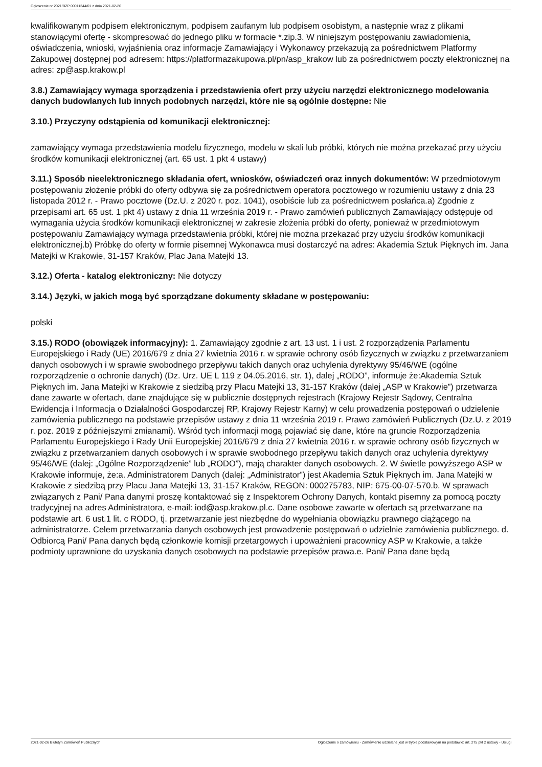Ogłoszenie nr 2021/BZP 00011344/01 z dnia 2021-02-26
kwalifikowanym podpisem elektronicznym, podpisem zaufanym lub podpisem osobistym, a następnie wraz z plikami stanowiącymi ofertę - skompresować do jednego pliku w formacie *.zip.3. W niniejszym postępowaniu zawiadomienia, oświadczenia, wnioski, wyjaśnienia oraz informacje Zamawiający i Wykonawcy przekazują za pośrednictwem Platformy Zakupowej dostępnej pod adresem: https://platformazakupowa.pl/pn/asp_krakow lub za pośrednictwem poczty elektronicznej na adres: zp@asp.krakow.pl
3.8.) Zamawiający wymaga sporządzenia i przedstawienia ofert przy użyciu narzędzi elektronicznego modelowania danych budowlanych lub innych podobnych narzędzi, które nie są ogólnie dostępne: Nie
3.10.) Przyczyny odstąpienia od komunikacji elektronicznej:
zamawiający wymaga przedstawienia modelu fizycznego, modelu w skali lub próbki, których nie można przekazać przy użyciu środków komunikacji elektronicznej (art. 65 ust. 1 pkt 4 ustawy)
3.11.) Sposób nieelektronicznego składania ofert, wniosków, oświadczeń oraz innych dokumentów: W przedmiotowym postępowaniu złożenie próbki do oferty odbywa się za pośrednictwem operatora pocztowego w rozumieniu ustawy z dnia 23 listopada 2012 r. - Prawo pocztowe (Dz.U. z 2020 r. poz. 1041), osobiście lub za pośrednictwem posłańca.a) Zgodnie z przepisami art. 65 ust. 1 pkt 4) ustawy z dnia 11 września 2019 r. - Prawo zamówień publicznych Zamawiający odstępuje od wymagania użycia środków komunikacji elektronicznej w zakresie złożenia próbki do oferty, ponieważ w przedmiotowym postępowaniu Zamawiający wymaga przedstawienia próbki, której nie można przekazać przy użyciu środków komunikacji elektronicznej.b) Próbkę do oferty w formie pisemnej Wykonawca musi dostarczyć na adres: Akademia Sztuk Pięknych im. Jana Matejki w Krakowie, 31-157 Kraków, Plac Jana Matejki 13.
3.12.) Oferta - katalog elektroniczny: Nie dotyczy
3.14.) Języki, w jakich mogą być sporządzane dokumenty składane w postępowaniu:
polski
3.15.) RODO (obowiązek informacyjny): 1. Zamawiający zgodnie z art. 13 ust. 1 i ust. 2 rozporządzenia Parlamentu Europejskiego i Rady (UE) 2016/679 z dnia 27 kwietnia 2016 r. w sprawie ochrony osób fizycznych w związku z przetwarzaniem danych osobowych i w sprawie swobodnego przepływu takich danych oraz uchylenia dyrektywy 95/46/WE (ogólne rozporządzenie o ochronie danych) (Dz. Urz. UE L 119 z 04.05.2016, str. 1), dalej „RODO”, informuje że:Akademia Sztuk Pięknych im. Jana Matejki w Krakowie z siedzibą przy Placu Matejki 13, 31-157 Kraków (dalej „ASP w Krakowie”) przetwarza dane zawarte w ofertach, dane znajdujące się w publicznie dostępnych rejestrach (Krajowy Rejestr Sądowy, Centralna Ewidencja i Informacja o Działalności Gospodarczej RP, Krajowy Rejestr Karny) w celu prowadzenia postępowań o udzielenie zamówienia publicznego na podstawie przepisów ustawy z dnia 11 września 2019 r. Prawo zamówień Publicznych (Dz.U. z 2019 r. poz. 2019 z późniejszymi zmianami). Wśród tych informacji mogą pojawiać się dane, które na gruncie Rozporządzenia Parlamentu Europejskiego i Rady Unii Europejskiej 2016/679 z dnia 27 kwietnia 2016 r. w sprawie ochrony osób fizycznych w związku z przetwarzaniem danych osobowych i w sprawie swobodnego przepływu takich danych oraz uchylenia dyrektywy 95/46/WE (dalej: „Ogólne Rozporządzenie” lub „RODO”), mają charakter danych osobowych. 2. W świetle powyższego ASP w Krakowie informuje, że:a. Administratorem Danych (dalej: „Administrator”) jest Akademia Sztuk Pięknych im. Jana Matejki w Krakowie z siedzibą przy Placu Jana Matejki 13, 31-157 Kraków, REGON: 000275783, NIP: 675-00-07-570.b. W sprawach związanych z Pani/ Pana danymi proszę kontaktować się z Inspektorem Ochrony Danych, kontakt pisemny za pomocą poczty tradycyjnej na adres Administratora, e-mail: iod@asp.krakow.pl.c. Dane osobowe zawarte w ofertach są przetwarzane na podstawie art. 6 ust.1 lit. c RODO, tj. przetwarzanie jest niezbędne do wypełniania obowiązku prawnego ciążącego na administratorze. Celem przetwarzania danych osobowych jest prowadzenie postępowań o udzielnie zamówienia publicznego. d. Odbiorcą Pani/ Pana danych będą członkowie komisji przetargowych i upoważnieni pracownicy ASP w Krakowie, a także podmioty uprawnione do uzyskania danych osobowych na podstawie przepisów prawa.e. Pani/ Pana dane będą
2021-02-26 Biuletyn Zamówień Publicznych Ogłoszenie o zamówieniu - Zamówienie udzielane jest w trybie podstawowym na podstawie: art. 275 pkt 2 ustawy - Usługi